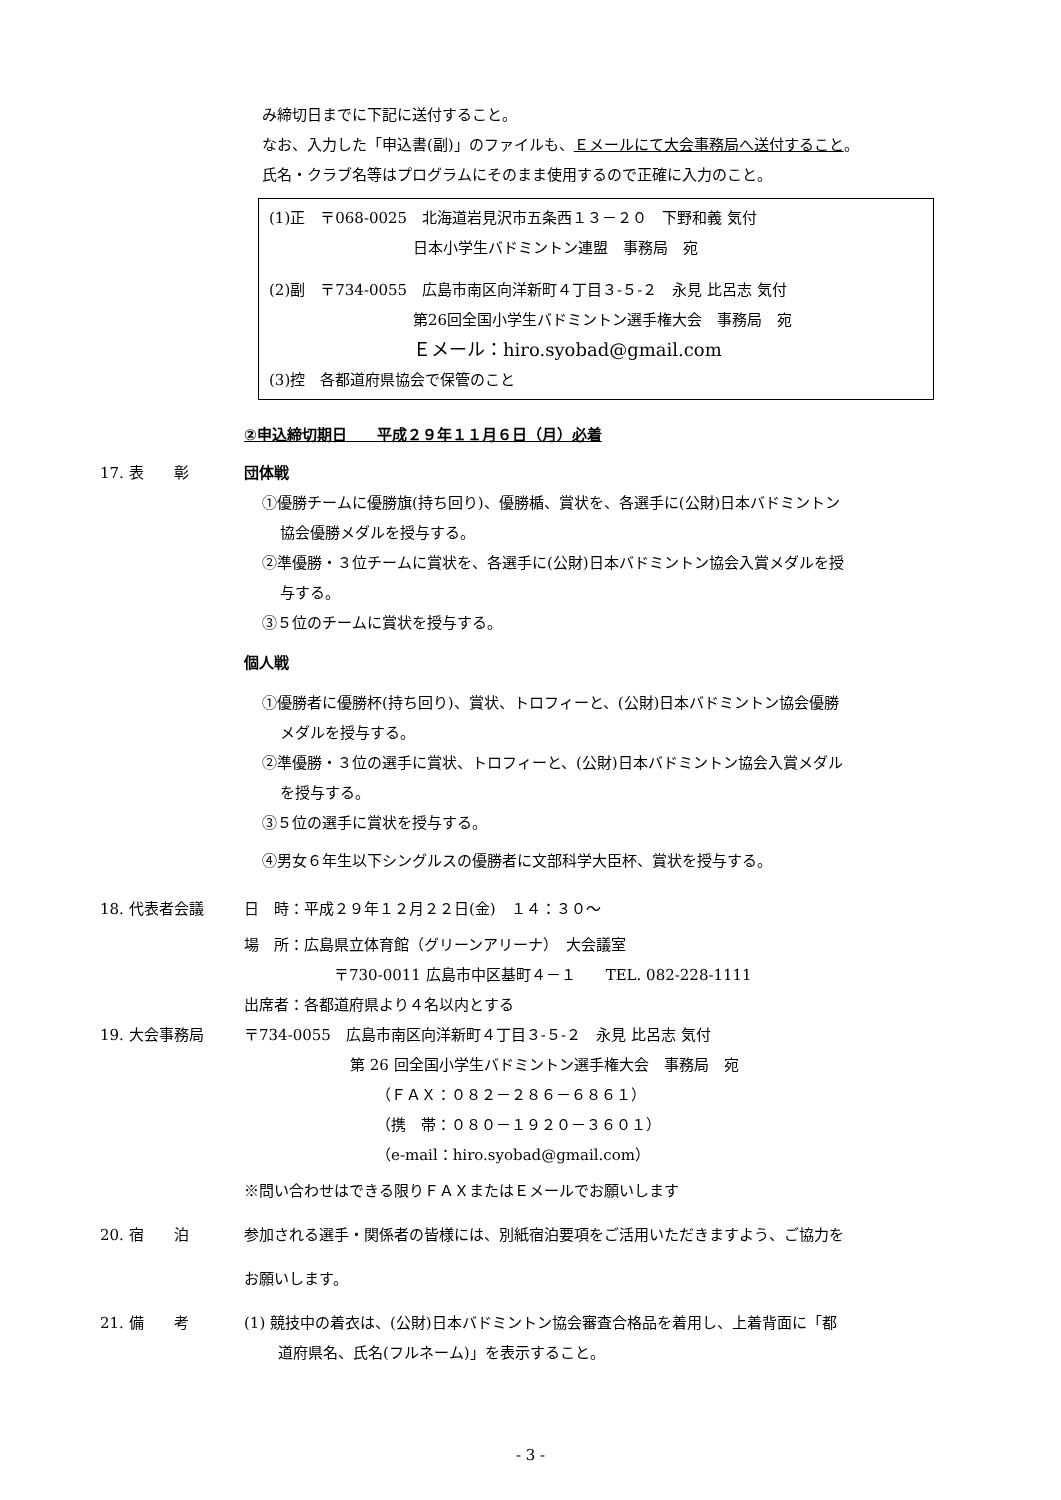み締切日までに下記に送付すること。
なお、入力した「申込書(副)」のファイルも、Ｅメールにて大会事務局へ送付すること。
氏名・クラブ名等はプログラムにそのまま使用するので正確に入力のこと。
(1)正　〒068-0025　北海道岩見沢市五条西１３－２０　下野和義 気付
日本小学生バドミントン連盟　事務局　宛
(2)副　〒734-0055　広島市南区向洋新町４丁目３-５-２　永見 比呂志 気付
第26回全国小学生バドミントン選手権大会　事務局　宛
Ｅメール：hiro.syobad@gmail.com
(3)控　各都道府県協会で保管のこと
②申込締切期日　　平成２９年１１月６日（月）必着
17. 表　　彰 団体戦
①優勝チームに優勝旗(持ち回り)、優勝楯、賞状を、各選手に(公財)日本バドミントン
協会優勝メダルを授与する。
②準優勝・３位チームに賞状を、各選手に(公財)日本バドミントン協会入賞メダルを授
与する。
③５位のチームに賞状を授与する。
個人戦
①優勝者に優勝杯(持ち回り)、賞状、トロフィーと、(公財)日本バドミントン協会優勝
メダルを授与する。
②準優勝・３位の選手に賞状、トロフィーと、(公財)日本バドミントン協会入賞メダル
を授与する。
③５位の選手に賞状を授与する。
④男女６年生以下シングルスの優勝者に文部科学大臣杯、賞状を授与する。
18. 代表者会議 日　時：平成２９年１２月２２日(金)　１４：３０～
場　所：広島県立体育館（グリーンアリーナ）　大会議室
〒730-0011 広島市中区基町４－１　　TEL. 082-228-1111
出席者：各都道府県より４名以内とする
19. 大会事務局 〒734-0055　広島市南区向洋新町４丁目３-５-２　永見 比呂志 気付
第 26 回全国小学生バドミントン選手権大会　事務局　宛
（ＦＡＸ：０８２－２８６－６８６１）
（携　帯：０８０－１９２０－３６０１）
（e-mail：hiro.syobad@gmail.com）
※問い合わせはできる限りＦＡＸまたはＥメールでお願いします
20. 宿　　泊 参加される選手・関係者の皆様には、別紙宿泊要項をご活用いただきますよう、ご協力を
お願いします。
21. 備　　考 (1) 競技中の着衣は、(公財)日本バドミントン協会審査合格品を着用し、上着背面に「都
道府県名、氏名(フルネーム)」を表示すること。
- 3 -